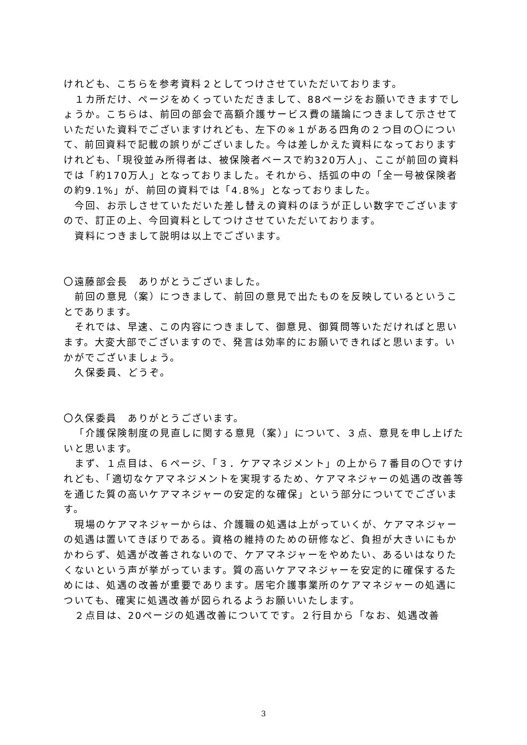けれども、こちらを参考資料２としてつけさせていただいております。
１カ所だけ、ページをめくっていただきまして、88ページをお願いできますでしょうか。こちらは、前回の部会で高額介護サービス費の議論につきまして示させていただいた資料でございますけれども、左下の※１がある四角の２つ目の〇について、前回資料で記載の誤りがございました。今は差しかえた資料になっておりますけれども、「現役並み所得者は、被保険者ベースで約320万人」、ここが前回の資料では「約170万人」となっておりました。それから、括弧の中の「全一号被保険者の約9.1%」が、前回の資料では「4.8%」となっておりました。
今回、お示しさせていただいた差し替えの資料のほうが正しい数字でございますので、訂正の上、今回資料としてつけさせていただいております。
資料につきまして説明は以上でございます。
〇遠藤部会長　ありがとうございました。
前回の意見（案）につきまして、前回の意見で出たものを反映しているということであります。
それでは、早速、この内容につきまして、御意見、御質問等いただければと思います。大変大部でございますので、発言は効率的にお願いできればと思います。いかがでございましょう。
久保委員、どうぞ。
〇久保委員　ありがとうございます。
「介護保険制度の見直しに関する意見（案）」について、３点、意見を申し上げたいと思います。
まず、１点目は、６ページ、「３．ケアマネジメント」の上から７番目の〇ですけれども、「適切なケアマネジメントを実現するため、ケアマネジャーの処遇の改善等を通じた質の高いケアマネジャーの安定的な確保」という部分についてでございます。
現場のケアマネジャーからは、介護職の処遇は上がっていくが、ケアマネジャーの処遇は置いてきぼりである。資格の維持のための研修など、負担が大きいにもかかわらず、処遇が改善されないので、ケアマネジャーをやめたい、あるいはなりたくないという声が挙がっています。質の高いケアマネジャーを安定的に確保するためには、処遇の改善が重要であります。居宅介護事業所のケアマネジャーの処遇についても、確実に処遇改善が図られるようお願いいたします。
２点目は、20ページの処遇改善についてです。２行目から「なお、処遇改善
3